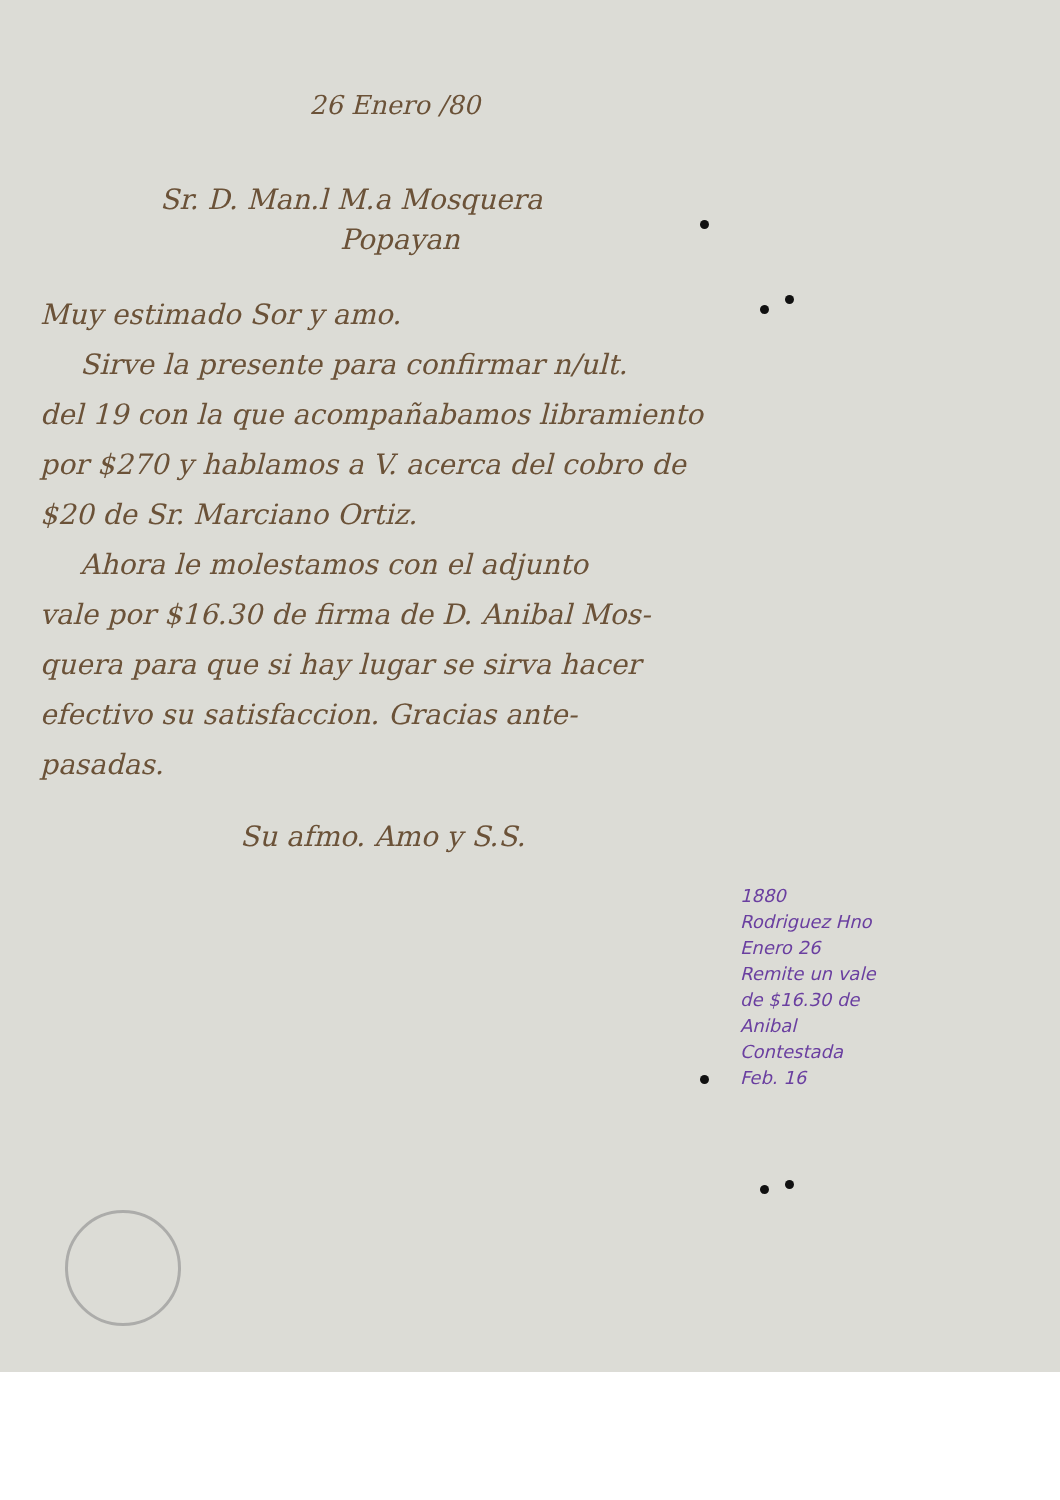26 Enero /80
Sr. D. Man.l M.a Mosquera
Popayan
Muy estimado Sor y amo.
Sirve la presente para confirmar n/ult.
del 19 con la que acompañabamos libramiento
por $270 y hablamos a V. acerca del cobro de
$20 de Sr. Marciano Ortiz.
Ahora le molestamos con el adjunto
vale por $16.30 de firma de D. Anibal Mos-
quera para que si hay lugar se sirva hacer
efectivo su satisfaccion. Gracias ante-
pasadas.
Su afmo. Amo y S.S.
1880
Rodriguez Hno
Enero 26
Remite un vale
de $16.30 de
Anibal
Contestada
Feb. 16